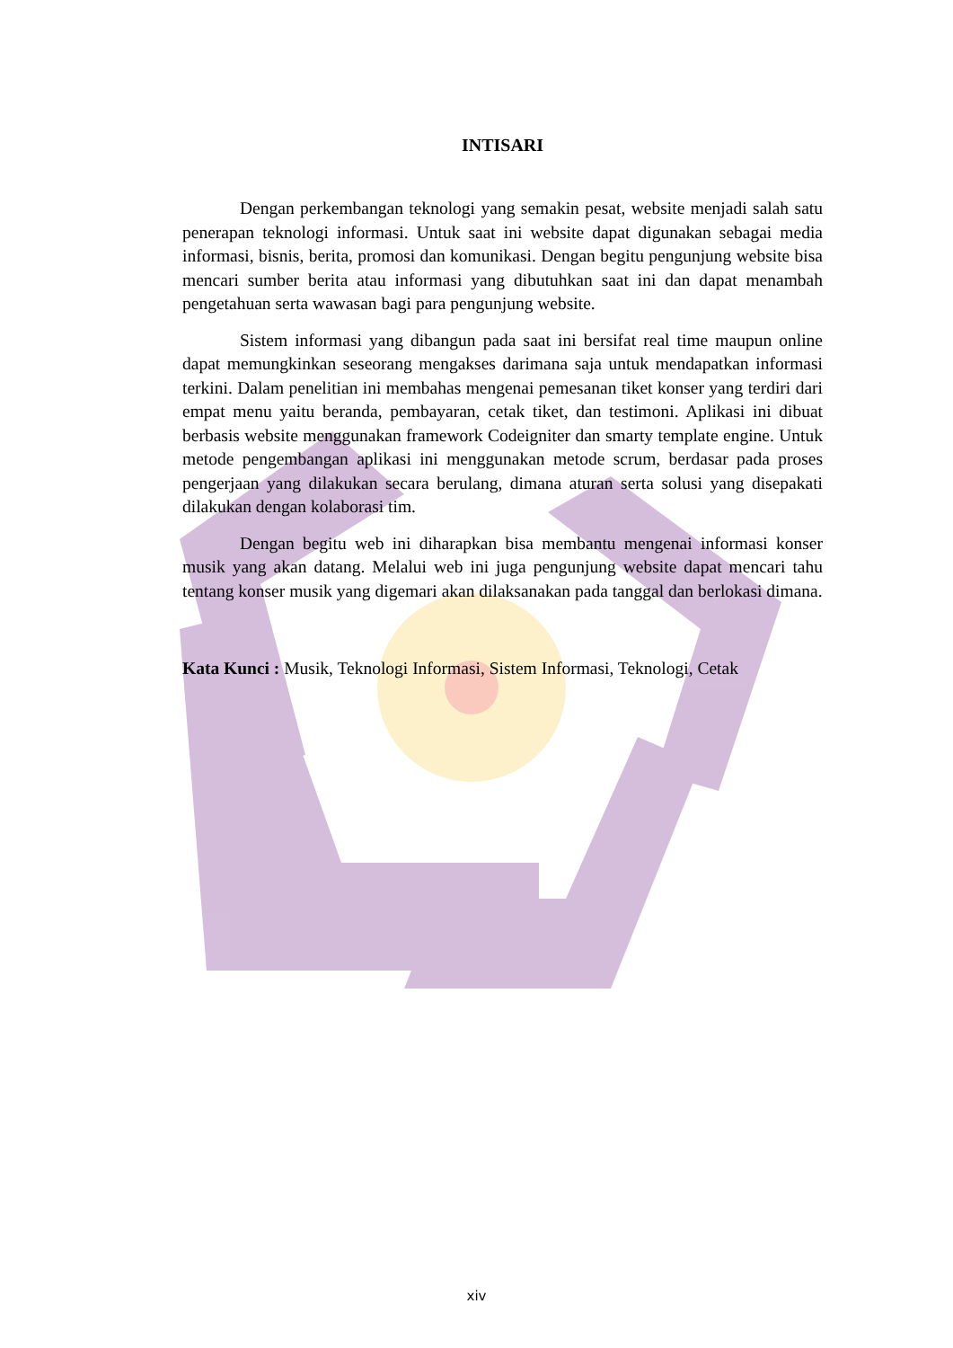INTISARI
Dengan perkembangan teknologi yang semakin pesat, website menjadi salah satu penerapan teknologi informasi. Untuk saat ini website dapat digunakan sebagai media informasi, bisnis, berita, promosi dan komunikasi. Dengan begitu pengunjung website bisa mencari sumber berita atau informasi yang dibutuhkan saat ini dan dapat menambah pengetahuan serta wawasan bagi para pengunjung website.
Sistem informasi yang dibangun pada saat ini bersifat real time maupun online dapat memungkinkan seseorang mengakses darimana saja untuk mendapatkan informasi terkini. Dalam penelitian ini membahas mengenai pemesanan tiket konser yang terdiri dari empat menu yaitu beranda, pembayaran, cetak tiket, dan testimoni. Aplikasi ini dibuat berbasis website menggunakan framework Codeigniter dan smarty template engine. Untuk metode pengembangan aplikasi ini menggunakan metode scrum, berdasar pada proses pengerjaan yang dilakukan secara berulang, dimana aturan serta solusi yang disepakati dilakukan dengan kolaborasi tim.
Dengan begitu web ini diharapkan bisa membantu mengenai informasi konser musik yang akan datang. Melalui web ini juga pengunjung website dapat mencari tahu tentang konser musik yang digemari akan dilaksanakan pada tanggal dan berlokasi dimana.
Kata Kunci : Musik, Teknologi Informasi, Sistem Informasi, Teknologi, Cetak
xiv